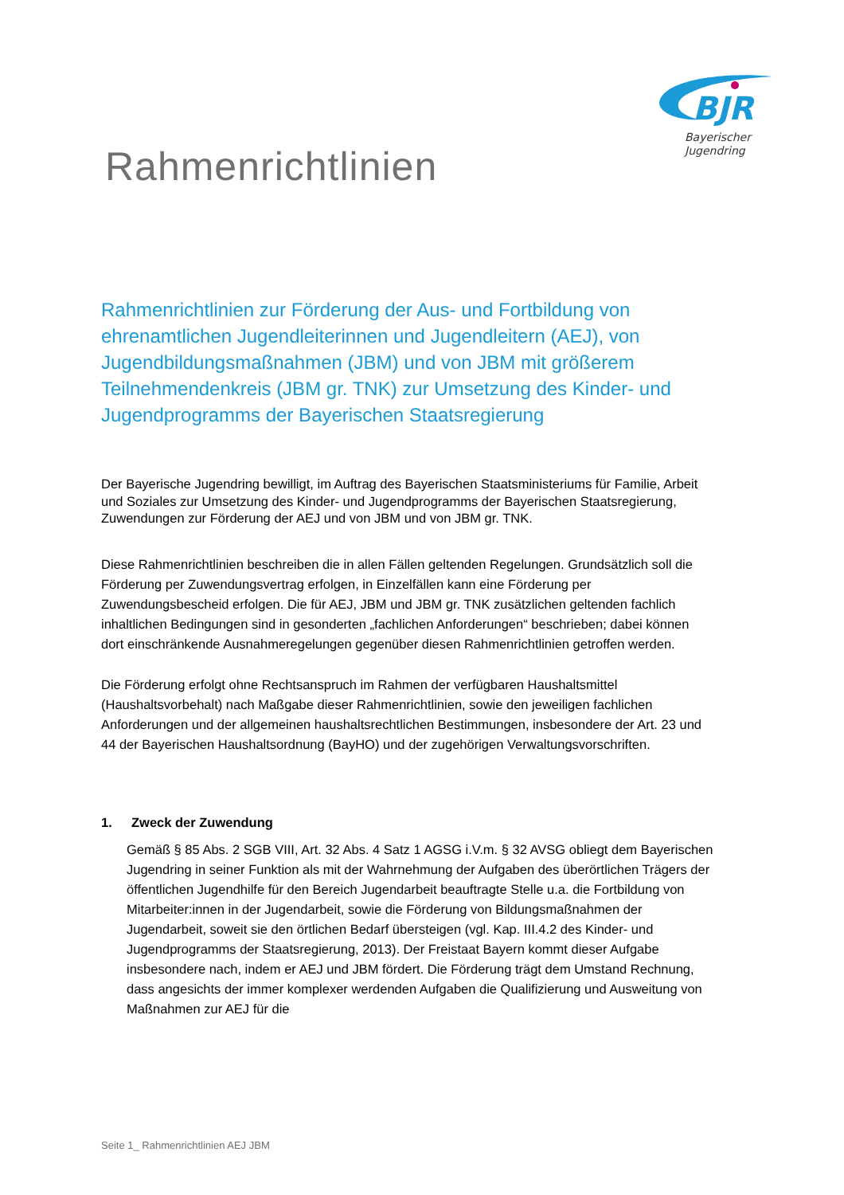BJR
Bayerischer
Jugendring
Rahmenrichtlinien
Rahmenrichtlinien zur Förderung der Aus- und Fortbildung von ehrenamtlichen Jugendleiterinnen und Jugendleitern (AEJ), von Jugendbildungsmaßnahmen (JBM) und von JBM mit größerem Teilnehmendenkreis (JBM gr. TNK) zur Umsetzung des Kinder- und Jugendprogramms der Bayerischen Staatsregierung
Der Bayerische Jugendring bewilligt, im Auftrag des Bayerischen Staatsministeriums für Familie, Arbeit und Soziales zur Umsetzung des Kinder- und Jugendprogramms der Bayerischen Staatsregierung, Zuwendungen zur Förderung der AEJ und von JBM und von JBM gr. TNK.
Diese Rahmenrichtlinien beschreiben die in allen Fällen geltenden Regelungen. Grundsätzlich soll die Förderung per Zuwendungsvertrag erfolgen, in Einzelfällen kann eine Förderung per Zuwendungsbescheid erfolgen. Die für AEJ, JBM und JBM gr. TNK zusätzlichen geltenden fachlich inhaltlichen Bedingungen sind in gesonderten „fachlichen Anforderungen“ beschrieben; dabei können dort einschränkende Ausnahmeregelungen gegenüber diesen Rahmenrichtlinien getroffen werden.
Die Förderung erfolgt ohne Rechtsanspruch im Rahmen der verfügbaren Haushaltsmittel (Haushaltsvorbehalt) nach Maßgabe dieser Rahmenrichtlinien, sowie den jeweiligen fachlichen Anforderungen und der allgemeinen haushaltsrechtlichen Bestimmungen, insbesondere der Art. 23 und 44 der Bayerischen Haushaltsordnung (BayHO) und der zugehörigen Verwaltungsvorschriften.
1. Zweck der Zuwendung
Gemäß § 85 Abs. 2 SGB VIII, Art. 32 Abs. 4 Satz 1 AGSG i.V.m. § 32 AVSG obliegt dem Bayerischen Jugendring in seiner Funktion als mit der Wahrnehmung der Aufgaben des überörtlichen Trägers der öffentlichen Jugendhilfe für den Bereich Jugendarbeit beauftragte Stelle u.a. die Fortbildung von Mitarbeiter:innen in der Jugendarbeit, sowie die Förderung von Bildungsmaßnahmen der Jugendarbeit, soweit sie den örtlichen Bedarf übersteigen (vgl. Kap. III.4.2 des Kinder- und Jugendprogramms der Staatsregierung, 2013). Der Freistaat Bayern kommt dieser Aufgabe insbesondere nach, indem er AEJ und JBM fördert. Die Förderung trägt dem Umstand Rechnung, dass angesichts der immer komplexer werdenden Aufgaben die Qualifizierung und Ausweitung von Maßnahmen zur AEJ für die
Seite 1_ Rahmenrichtlinien AEJ JBM